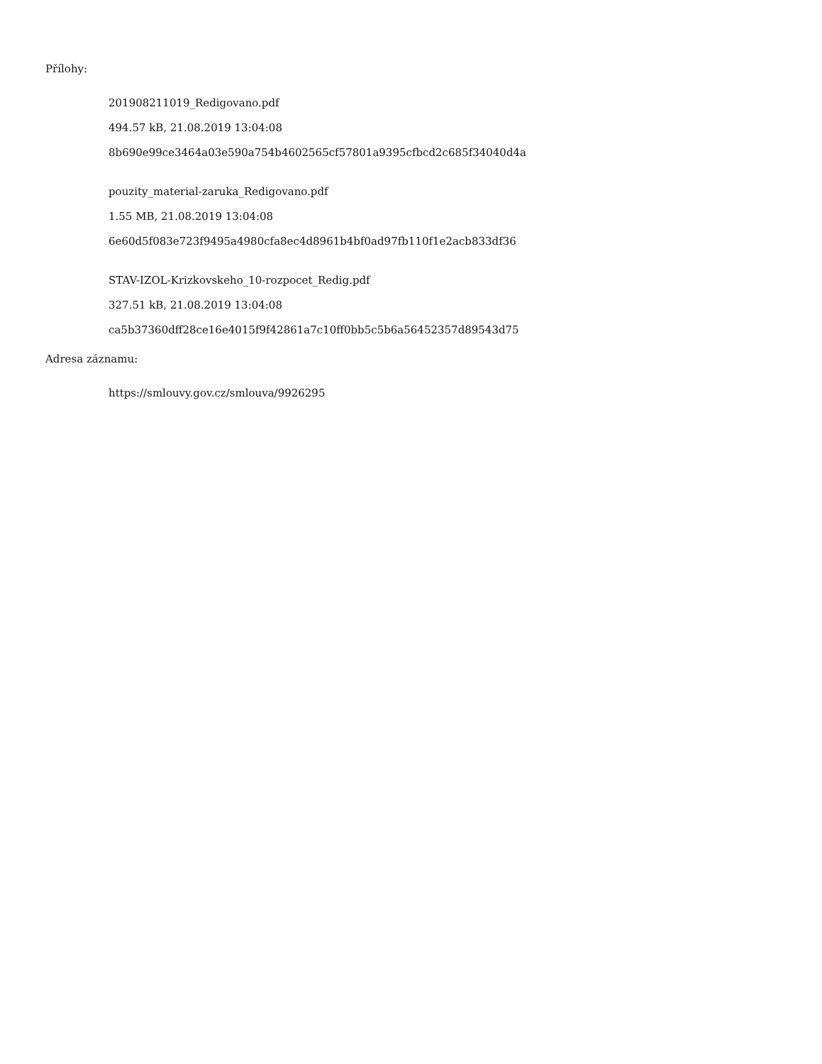Přílohy:
201908211019_Redigovano.pdf
494.57 kB, 21.08.2019 13:04:08
8b690e99ce3464a03e590a754b4602565cf57801a9395cfbcd2c685f34040d4a
pouzity_material-zaruka_Redigovano.pdf
1.55 MB, 21.08.2019 13:04:08
6e60d5f083e723f9495a4980cfa8ec4d8961b4bf0ad97fb110f1e2acb833df36
STAV-IZOL-Krizkovskeho_10-rozpocet_Redig.pdf
327.51 kB, 21.08.2019 13:04:08
ca5b37360dff28ce16e4015f9f42861a7c10ff0bb5c5b6a56452357d89543d75
Adresa záznamu:
https://smlouvy.gov.cz/smlouva/9926295